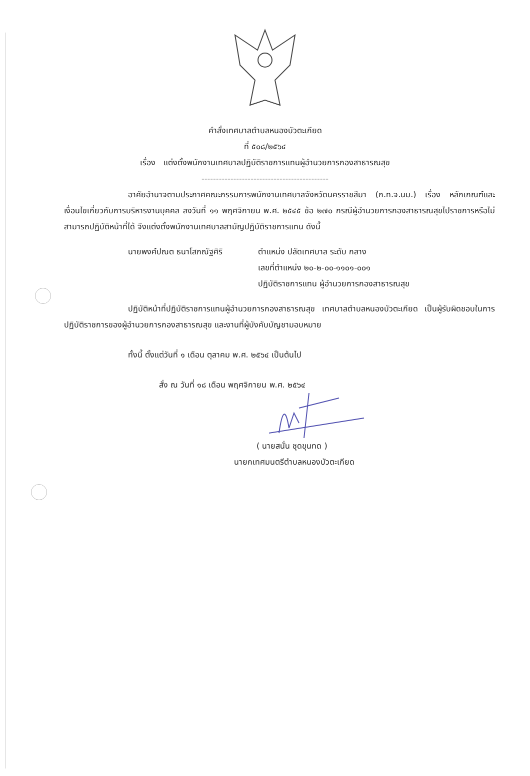คำสั่งเทศบาลตำบลหนองบัวตะเกียด
ที่ ๕๐๘/๒๕๖๔
เรื่อง แต่งตั้งพนักงานเทศบาลปฏิบัติราชการแทนผู้อำนวยการกองสาธารณสุข
--------------------------------------------
อาศัยอำนาจตามประกาศคณะกรรมการพนักงานเทศบาลจังหวัดนครราชสีมา (ก.ท.จ.นม.) เรื่อง หลักเกณฑ์และเงื่อนไขเกี่ยวกับการบริหารงานบุคคล ลงวันที่ ๑๑ พฤศจิกายน พ.ศ. ๒๕๔๕ ข้อ ๒๗๐ กรณีผู้อำนวยการกองสาธารณสุขไปราชการหรือไม่สามารถปฏิบัติหน้าที่ได้ จึงแต่งตั้งพนักงานเทศบาลสามัญปฏิบัติราชการแทน ดังนี้
นายพงศ์ปณต ธนาโสภณัฐศิริ ตำแหน่ง ปลัดเทศบาล ระดับ กลาง
เลขที่ตำแหน่ง ๒๐-๒-๐๐-๑๑๐๑-๐๐๑
ปฏิบัติราชการแทน ผู้อำนวยการกองสาธารณสุข
ปฏิบัติหน้าที่ปฏิบัติราชการแทนผู้อำนวยการกองสาธารณสุข เทศบาลตำบลหนองบัวตะเกียด เป็นผู้รับผิดชอบในการปฏิบัติราชการของผู้อำนวยการกองสาธารณสุข และงานที่ผู้บังคับบัญชามอบหมาย
ทั้งนี้ ตั้งแต่วันที่ ๑ เดือน ตุลาคม พ.ศ. ๒๕๖๔ เป็นต้นไป
สั่ง ณ วันที่ ๑๘ เดือน พฤศจิกายน พ.ศ. ๒๕๖๔
( นายสนั่น ชุดขุนทด )
นายกเทศมนตรีตำบลหนองบัวตะเกียด